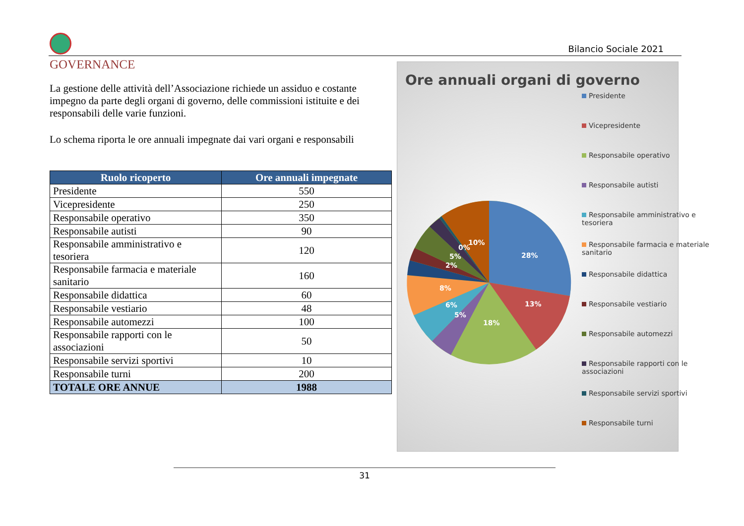Bilancio Sociale 2021
GOVERNANCE
La gestione delle attività dell’Associazione richiede un assiduo e costante impegno da parte degli organi di governo, delle commissioni istituite e dei responsabili delle varie funzioni.
Lo schema riporta le ore annuali impegnate dai vari organi e responsabili
| Ruolo ricoperto | Ore annuali impegnate |
| --- | --- |
| Presidente | 550 |
| Vicepresidente | 250 |
| Responsabile operativo | 350 |
| Responsabile autisti | 90 |
| Responsabile amministrativo e tesoriera | 120 |
| Responsabile farmacia e materiale sanitario | 160 |
| Responsabile didattica | 60 |
| Responsabile vestiario | 48 |
| Responsabile automezzi | 100 |
| Responsabile rapporti con le associazioni | 50 |
| Responsabile servizi sportivi | 10 |
| Responsabile turni | 200 |
| TOTALE ORE ANNUE | 1988 |
Ore annuali organi di governo
28%
13%
18%
5%
6%
8%
2%
5%
0%
10%
Presidente
Vicepresidente
Responsabile operativo
Responsabile autisti
Responsabile amministrativo e tesoriera
Responsabile farmacia e materiale sanitario
Responsabile didattica
Responsabile vestiario
Responsabile automezzi
Responsabile rapporti con le associazioni
Responsabile servizi sportivi
Responsabile turni
31